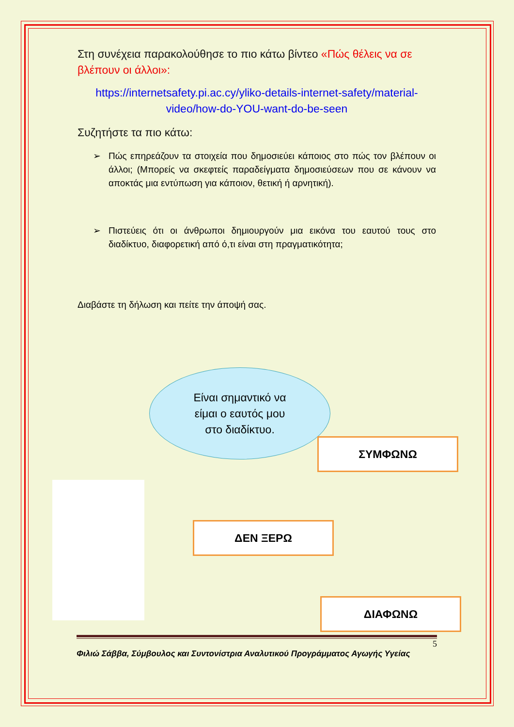Στη συνέχεια παρακολούθησε το πιο κάτω βίντεο «Πώς θέλεις να σε βλέπουν οι άλλοι»:
https://internetsafety.pi.ac.cy/yliko-details-internet-safety/material-video/how-do-YOU-want-do-be-seen
Συζητήστε τα πιο κάτω:
➢ Πώς επηρεάζουν τα στοιχεία που δημοσιεύει κάποιος στο πώς τον βλέπουν οι άλλοι; (Μπορείς να σκεφτείς παραδείγματα δημοσιεύσεων που σε κάνουν να αποκτάς μια εντύπωση για κάποιον, θετική ή αρνητική).
➢ Πιστεύεις ότι οι άνθρωποι δημιουργούν μια εικόνα του εαυτού τους στο διαδίκτυο, διαφορετική από ό,τι είναι στη πραγματικότητα;
Διαβάστε τη δήλωση και πείτε την άποψή σας.
Είναι σημαντικό να
είμαι ο εαυτός μου
στο διαδίκτυο.
ΣΥΜΦΩΝΩ
ΔΕΝ ΞΕΡΩ
ΔΙΑΦΩΝΩ
5
Φιλιώ Σάββα, Σύμβουλος και Συντονίστρια Αναλυτικού Προγράμματος Αγωγής Υγείας